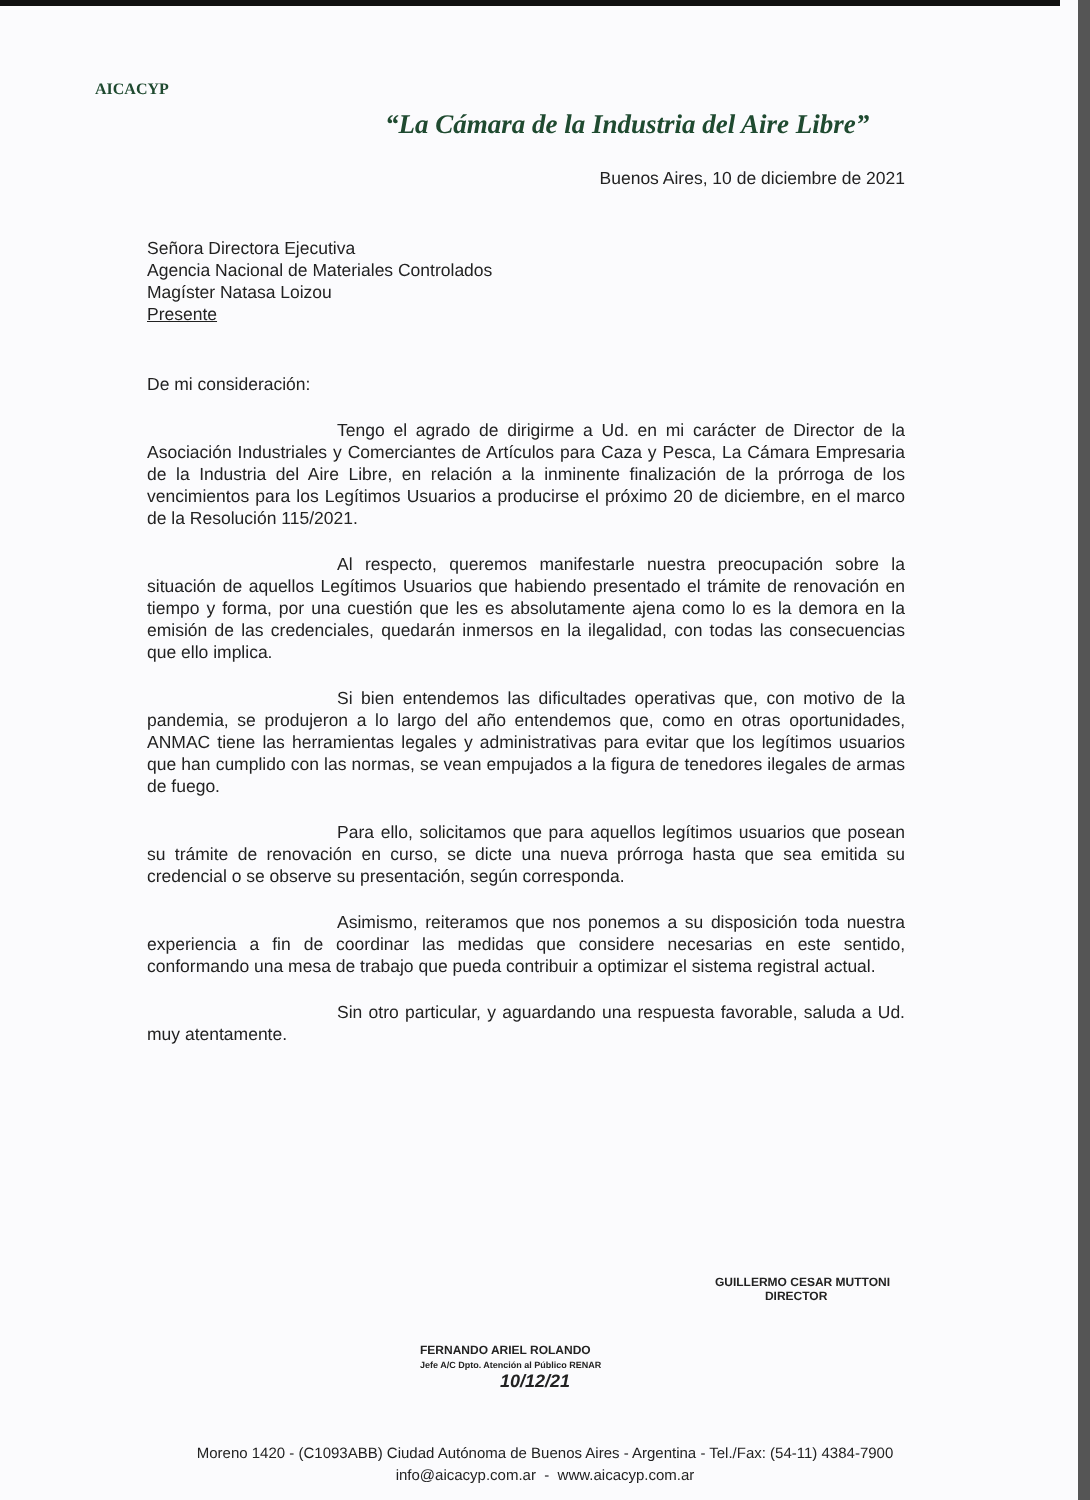AICACYP
“La Cámara de la Industria del Aire Libre”
Buenos Aires, 10 de diciembre de 2021
Señora Directora Ejecutiva
Agencia Nacional de Materiales Controlados
Magíster Natasa Loizou
Presente
De mi consideración:
Tengo el agrado de dirigirme a Ud. en mi carácter de Director de la Asociación Industriales y Comerciantes de Artículos para Caza y Pesca, La Cámara Empresaria de la Industria del Aire Libre, en relación a la inminente finalización de la prórroga de los vencimientos para los Legítimos Usuarios a producirse el próximo 20 de diciembre, en el marco de la Resolución 115/2021.
Al respecto, queremos manifestarle nuestra preocupación sobre la situación de aquellos Legítimos Usuarios que habiendo presentado el trámite de renovación en tiempo y forma, por una cuestión que les es absolutamente ajena como lo es la demora en la emisión de las credenciales, quedarán inmersos en la ilegalidad, con todas las consecuencias que ello implica.
Si bien entendemos las dificultades operativas que, con motivo de la pandemia, se produjeron a lo largo del año entendemos que, como en otras oportunidades, ANMAC tiene las herramientas legales y administrativas para evitar que los legítimos usuarios que han cumplido con las normas, se vean empujados a la figura de tenedores ilegales de armas de fuego.
Para ello, solicitamos que para aquellos legítimos usuarios que posean su trámite de renovación en curso, se dicte una nueva prórroga hasta que sea emitida su credencial o se observe su presentación, según corresponda.
Asimismo, reiteramos que nos ponemos a su disposición toda nuestra experiencia a fin de coordinar las medidas que considere necesarias en este sentido, conformando una mesa de trabajo que pueda contribuir a optimizar el sistema registral actual.
Sin otro particular, y aguardando una respuesta favorable, saluda a Ud. muy atentamente.
GUILLERMO CESAR MUTTONI
DIRECTOR
FERNANDO ARIEL ROLANDO
Jefe A/C Dpto. Atención al Público RENAR
10/12/21
Moreno 1420 - (C1093ABB) Ciudad Autónoma de Buenos Aires - Argentina - Tel./Fax: (54-11) 4384-7900
info@aicacyp.com.ar - www.aicacyp.com.ar